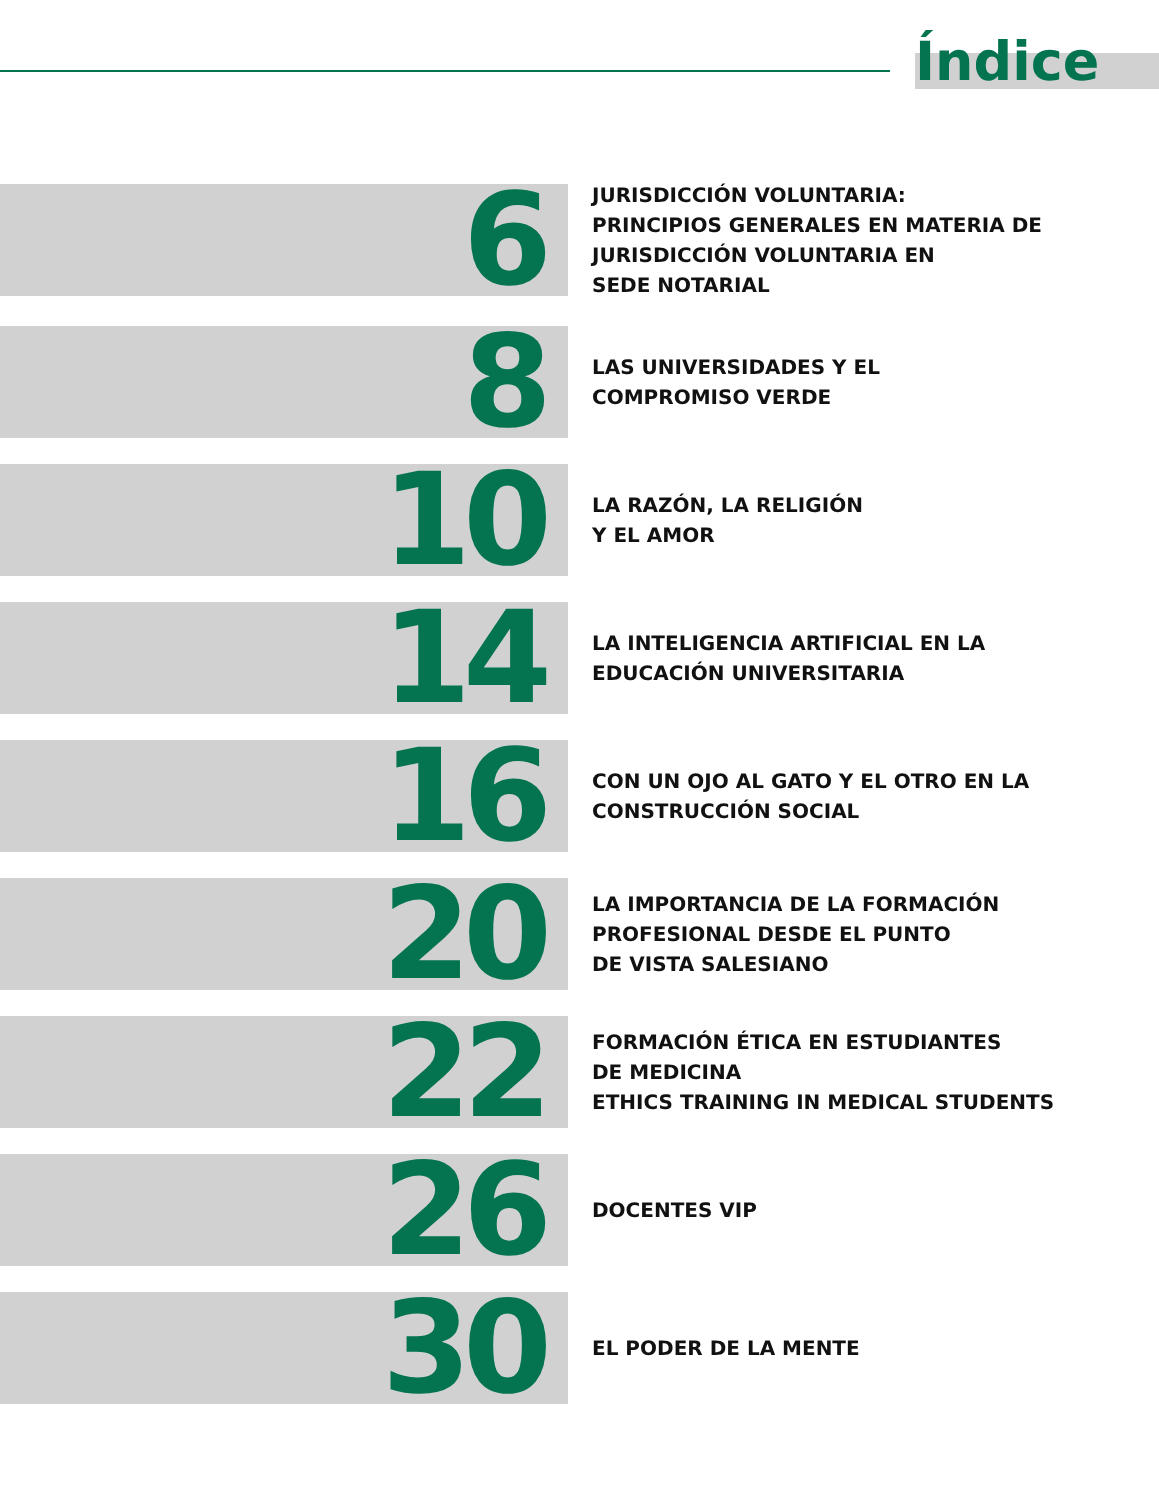Índice
6
JURISDICCIÓN VOLUNTARIA:
PRINCIPIOS GENERALES EN MATERIA DE
JURISDICCIÓN VOLUNTARIA EN
SEDE NOTARIAL
8
LAS UNIVERSIDADES Y EL
COMPROMISO VERDE
10
LA RAZÓN, LA RELIGIÓN
Y EL AMOR
14
LA INTELIGENCIA ARTIFICIAL EN LA
EDUCACIÓN UNIVERSITARIA
16
CON UN OJO AL GATO Y EL OTRO EN LA
CONSTRUCCIÓN SOCIAL
20
LA IMPORTANCIA DE LA FORMACIÓN
PROFESIONAL DESDE EL PUNTO
DE VISTA SALESIANO
22
FORMACIÓN ÉTICA EN ESTUDIANTES
DE MEDICINA
ETHICS TRAINING IN MEDICAL STUDENTS
26
DOCENTES VIP
30
EL PODER DE LA MENTE